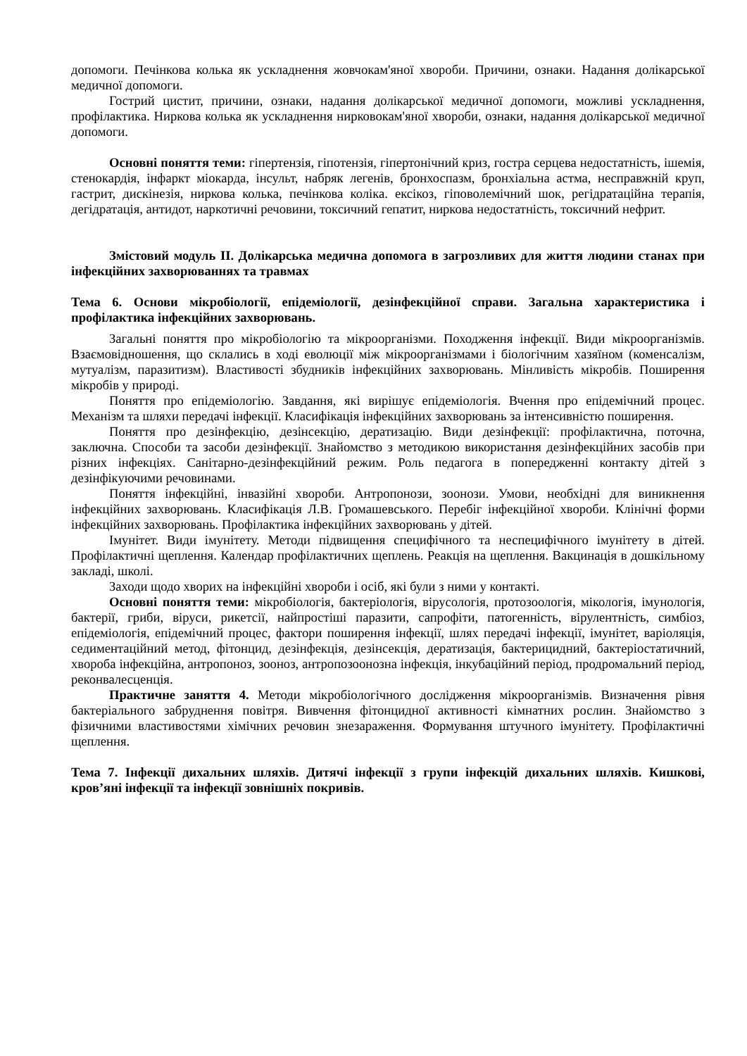допомоги. Печінкова колька як ускладнення жовчокам'яної хвороби. Причини, ознаки. Надання долікарської медичної допомоги.
Гострий цистит, причини, ознаки, надання долікарської медичної допомоги, можливі ускладнення, профілактика. Ниркова колька як ускладнення нирковокам'яної хвороби, ознаки, надання долікарської медичної допомоги.
Основні поняття теми: гіпертензія, гіпотензія, гіпертонічний криз, гостра серцева недостатність, ішемія, стенокардія, інфаркт міокарда, інсульт, набряк легенів, бронхоспазм, бронхіальна астма, несправжній круп, гастрит, дискінезія, ниркова колька, печінкова коліка. ексікоз, гіповолемічний шок, регідратаційна терапія, дегідратація, антидот, наркотичні речовини, токсичний гепатит, ниркова недостатність, токсичний нефрит.
Змістовий модуль ІІ. Долікарська медична допомога в загрозливих для життя людини станах при інфекційних захворюваннях та травмах
Тема 6. Основи мікробіології, епідеміології, дезінфекційної справи. Загальна характеристика і профілактика інфекційних захворювань.
Загальні поняття про мікробіологію та мікроорганізми. Походження інфекції. Види мікроорганізмів. Взаємовідношення, що склались в ході еволюції між мікроорганізмами і біологічним хазяїном (коменсалізм, мутуалізм, паразитизм). Властивості збудників інфекційних захворювань. Мінливість мікробів. Поширення мікробів у природі.
Поняття про епідеміологію. Завдання, які вирішує епідеміологія. Вчення про епідемічний процес. Механізм та шляхи передачі інфекції. Класифікація інфекційних захворювань за інтенсивністю поширення.
Поняття про дезінфекцію, дезінсекцію, дератизацію. Види дезінфекції: профілактична, поточна, заключна. Способи та засоби дезінфекції. Знайомство з методикою використання дезінфекційних засобів при різних інфекціях. Санітарно-дезінфекційний режим. Роль педагога в попередженні контакту дітей з дезінфікуючими речовинами.
Поняття інфекційні, інвазійні хвороби. Антропонози, зоонози. Умови, необхідні для виникнення інфекційних захворювань. Класифікація Л.В. Громашевського. Перебіг інфекційної хвороби. Клінічні форми інфекційних захворювань. Профілактика інфекційних захворювань у дітей.
Імунітет. Види імунітету. Методи підвищення специфічного та неспецифічного імунітету в дітей. Профілактичні щеплення. Календар профілактичних щеплень. Реакція на щеплення. Вакцинація в дошкільному закладі, школі.
Заходи щодо хворих на інфекційні хвороби і осіб, які були з ними у контакті.
Основні поняття теми: мікробіологія, бактеріологія, вірусологія, протозоологія, мікологія, імунологія, бактерії, гриби, віруси, рикетсії, найпростіші паразити, сапрофіти, патогенність, вірулентність, симбіоз, епідеміологія, епідемічний процес, фактори поширення інфекції, шлях передачі інфекції, імунітет, варіоляція, седиментаційний метод, фітонцид, дезінфекція, дезінсекція, дератизація, бактерицидний, бактеріостатичний, хвороба інфекційна, антропоноз, зооноз, антропозоонозна інфекція, інкубаційний період, продромальний період, реконвалесценція.
Практичне заняття 4. Методи мікробіологічного дослідження мікроорганізмів. Визначення рівня бактеріального забруднення повітря. Вивчення фітонцидної активності кімнатних рослин. Знайомство з фізичними властивостями хімічних речовин знезараження. Формування штучного імунітету. Профілактичні щеплення.
Тема 7. Інфекції дихальних шляхів. Дитячі інфекції з групи інфекцій дихальних шляхів. Кишкові, кров’яні інфекції та інфекції зовнішніх покривів.